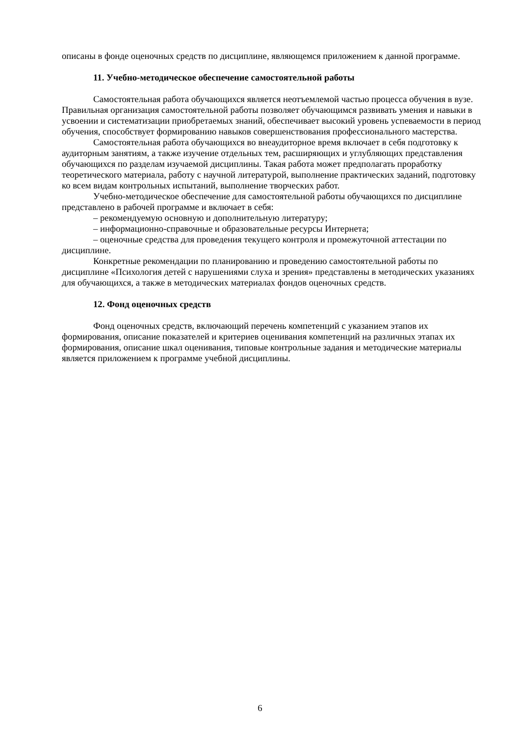описаны в фонде оценочных средств по дисциплине, являющемся приложением к данной программе.
11. Учебно-методическое обеспечение самостоятельной работы
Самостоятельная работа обучающихся является неотъемлемой частью процесса обучения в вузе. Правильная организация самостоятельной работы позволяет обучающимся развивать умения и навыки в усвоении и систематизации приобретаемых знаний, обеспечивает высокий уровень успеваемости в период обучения, способствует формированию навыков совершенствования профессионального мастерства.
Самостоятельная работа обучающихся во внеаудиторное время включает в себя подготовку к аудиторным занятиям, а также изучение отдельных тем, расширяющих и углубляющих представления обучающихся по разделам изучаемой дисциплины. Такая работа может предполагать проработку теоретического материала, работу с научной литературой, выполнение практических заданий, подготовку ко всем видам контрольных испытаний, выполнение творческих работ.
Учебно-методическое обеспечение для самостоятельной работы обучающихся по дисциплине представлено в рабочей программе и включает в себя:
– рекомендуемую основную и дополнительную литературу;
– информационно-справочные и образовательные ресурсы Интернета;
– оценочные средства для проведения текущего контроля и промежуточной аттестации по дисциплине.
Конкретные рекомендации по планированию и проведению самостоятельной работы по дисциплине «Психология детей с нарушениями слуха и зрения» представлены в методических указаниях для обучающихся, а также в методических материалах фондов оценочных средств.
12. Фонд оценочных средств
Фонд оценочных средств, включающий перечень компетенций с указанием этапов их формирования, описание показателей и критериев оценивания компетенций на различных этапах их формирования, описание шкал оценивания, типовые контрольные задания и методические материалы является приложением к программе учебной дисциплины.
6